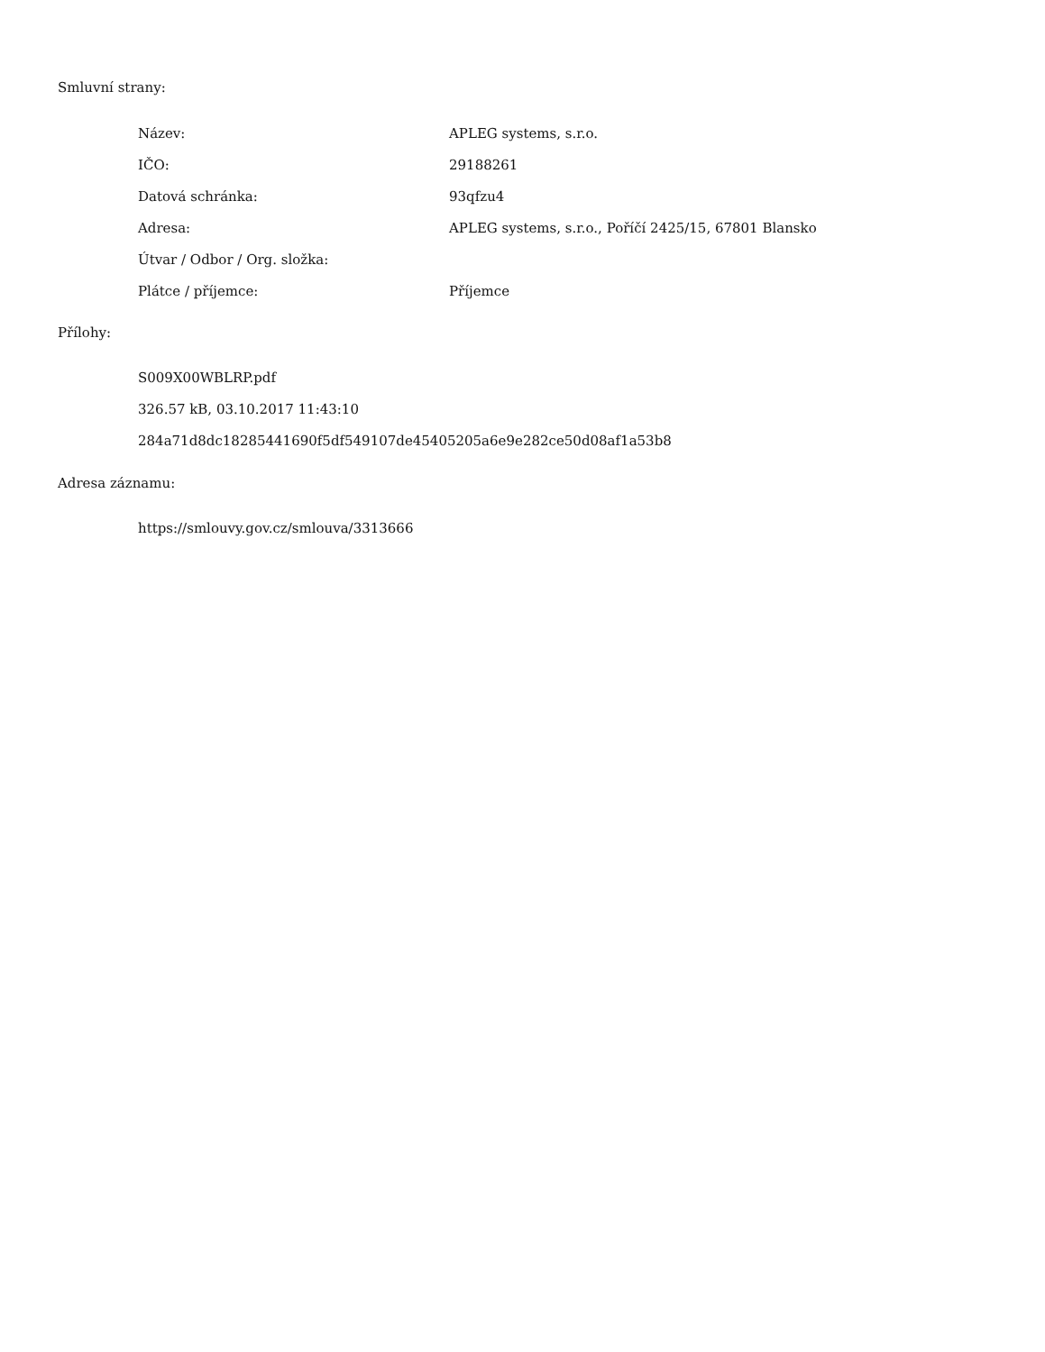Smluvní strany:
| Název: | APLEG systems, s.r.o. |
| IČO: | 29188261 |
| Datová schránka: | 93qfzu4 |
| Adresa: | APLEG systems, s.r.o., Poříčí 2425/15, 67801 Blansko |
| Útvar / Odbor / Org. složka: | |
| Plátce / příjemce: | Příjemce |
Přílohy:
S009X00WBLRP.pdf
326.57 kB, 03.10.2017 11:43:10
284a71d8dc18285441690f5df549107de45405205a6e9e282ce50d08af1a53b8
Adresa záznamu:
https://smlouvy.gov.cz/smlouva/3313666